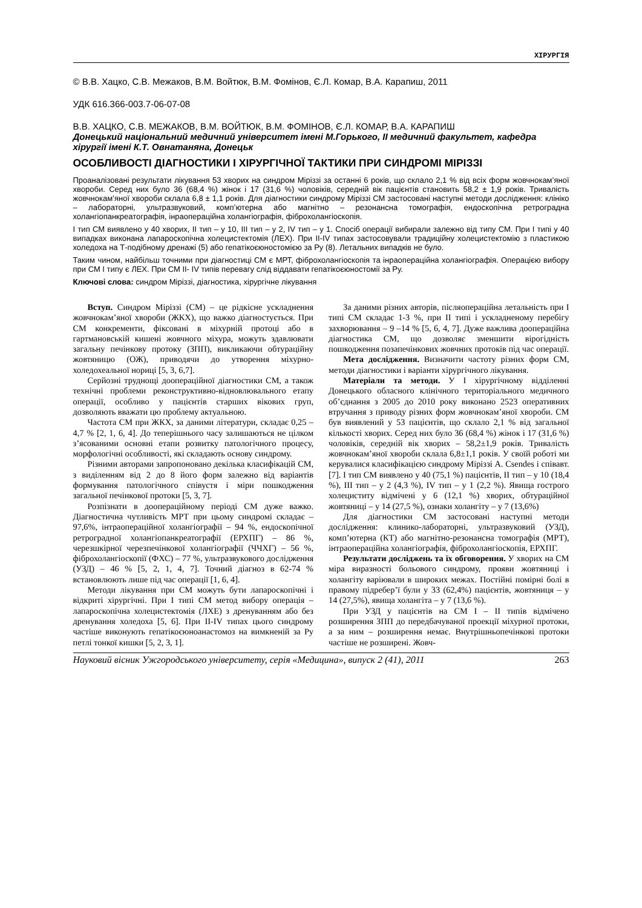ХІРУРГІЯ
© В.В. Хацко, С.В. Межаков, В.М. Войтюк, В.М. Фомінов, Є.Л. Комар, В.А. Карапиш, 2011
УДК 616.366-003.7-06-07-08
В.В. ХАЦКО, С.В. МЕЖАКОВ, В.М. ВОЙТЮК, В.М. ФОМІНОВ, Є.Л. КОМАР, В.А. КАРАПИШ
Донецький національний медичний університет імені М.Горького, ІІ медичний факультет, кафедра хірургії імені К.Т. Овнатаняна, Донецьк
ОСОБЛИВОСТІ ДІАГНОСТИКИ І ХІРУРГІЧНОЇ ТАКТИКИ ПРИ СИНДРОМІ МІРІЗЗІ
Проаналізовані результати лікування 53 хворих на синдром Міріззі за останні 6 років, що склало 2,1 % від всіх форм жовчнокам’яної хвороби. Серед них було 36 (68,4 %) жінок і 17 (31,6 %) чоловіків, середній вік пацієнтів становить 58,2 ± 1,9 років. Тривалість жовчнокам’яної хвороби склала 6,8 ± 1,1 років. Для діагностики синдрому Міріззі СМ застосовані наступні методи дослідження: клініко – лабораторні, ультразвуковий, комп’ютерна або магнітно – резонансна томографія, ендоскопічна ретроградна холангіопанкреатографія, інраопераційна холангіографія, фіброхолангіоскопія.
І тип СМ виявлено у 40 хворих, ІІ тип – у 10, ІІІ тип – у 2, ІV тип – у 1. Спосіб операції вибирали залежно від типу СМ. При І типі у 40 випадках виконана лапароскопічна холецистектомія (ЛЕХ). При ІІ-ІV типах застосовували традиційну холецистектомію з пластикою холедоха на Т-подібному дренажі (5) або гепатікоєюностомією за Ру (8). Летальних випадків не було.
Таким чином, найбільш точними при діагностиці СМ є МРТ, фіброхолангіоскопія та інраопераційна холангіографія. Операцією вибору при СМ І типу є ЛЕХ. При СМ ІІ- ІV типів перевагу слід віддавати гепатікоєюностомії за Ру.
Ключові слова: синдром Міріззі, діагностика, хірургічне лікування
Вступ. Синдром Міріззі (СМ) – це рідкісне ускладнення жовчнокам’яної хвороби (ЖКХ), що важко діагностується. При СМ конкременти, фіксовані в міхурній протоці або в гартмановській кишені жовчного міхура, можуть здавлювати загальну печінкову протоку (ЗПП), викликаючи обтураційну жовтяницю (ОЖ), приводячи до утворення міхурно-холедохеальної нориці [5, 3, 6,7].
Серйозні труднощі доопераційної діагностики СМ, а також технічні проблеми реконструктивно-відновлювального етапу операції, особливо у пацієнтів старших вікових груп, дозволяють вважати цю проблему актуальною.
Частота СМ при ЖКХ, за даними літератури, складає 0,25 – 4,7 % [2, 1, 6, 4]. До теперішнього часу залишаються не цілком з’ясованими основні етапи розвитку патологічного процесу, морфологічні особливості, які складають основу синдрому.
Різними авторами запропоновано декілька класифікацій СМ, з виділенням від 2 до 8 його форм залежно від варіантів формування патологічного співустя і міри пошкодження загальної печінкової протоки [5, 3, 7].
Розпізнати в доопераційному періоді СМ дуже важко. Діагностична чутливість МРТ при цьому синдромі складає – 97,6%, інтраопераційної холангіографії – 94 %, ендоскопічної ретроградної холангіопанкреатографії (ЕРХПГ) – 86 %, черезшкірної черезпечінкової холангіографії (ЧЧХГ) – 56 %, фіброхолангіоскопії (ФХС) – 77 %, ультразвукового дослідження (УЗД) – 46 % [5, 2, 1, 4, 7]. Точний діагноз в 62-74 % встановлюють лише під час операції [1, 6, 4].
Методи лікування при СМ можуть бути лапароскопічні і відкриті хірургічні. При І типі СМ метод вибору операція – лапароскопічна холецистектомія (ЛХЕ) з дренуванням або без дренування холедоха [5, 6]. При ІІ-ІV типах цього синдрому частіше виконують гепатікоєюноанастомоз на вимкненій за Ру петлі тонкої кишки [5, 2, 3, 1].
За даними різних авторів, післяопераційна летальність при І типі СМ складає 1-3 %, при ІІ типі і ускладненому перебігу захворювання – 9 –14 % [5, 6, 4, 7]. Дуже важлива доопераційна діагностика СМ, що дозволяє зменшити вірогідність пошкодження позапечінкових жовчних протоків під час операції.
Мета дослідження. Визначити частоту різних форм СМ, методи діагностики і варіанти хірургічного лікування.
Матеріали та методи. У І хірургічному відділенні Донецького обласного клінічного територіального медичного об’єднання з 2005 до 2010 року виконано 2523 оперативних втручання з приводу різних форм жовчнокам’яної хвороби. СМ був виявлений у 53 пацієнтів, що склало 2,1 % від загальної кількості хворих. Серед них було 36 (68,4 %) жінок і 17 (31,6 %) чоловіків, середній вік хворих – 58,2±1,9 років. Тривалість жовчнокам’яної хвороби склала 6,8±1,1 років. У своїй роботі ми керувалися класифікацією синдрому Міріззі A. Csendes і співавт. [7]. І тип СМ виявлено у 40 (75,1 %) пацієнтів, ІІ тип – у 10 (18,4 %), ІІІ тип – у 2 (4,3 %), ІV тип – у 1 (2,2 %). Явища гострого холециститу відмічені у 6 (12,1 %) хворих, обтураційної жовтяниці – у 14 (27,5 %), ознаки холангіту – у 7 (13,6%)
Для діагностики СМ застосовані наступні методи дослідження: клинико-лабораторні, ультразвуковий (УЗД), комп’ютерна (КТ) або магнітно-резонансна томографія (МРТ), інтраопераційна холангіографія, фіброхолангіоскопія, ЕРХПГ.
Результати досліджень та їх обговорення. У хворих на СМ міра виразності больового синдрому, прояви жовтяниці і холангіту варіювали в широких межах. Постійні помірні болі в правому підребер’ї були у 33 (62,4%) пацієнтів, жовтяниця – у 14 (27,5%), явища холангіта – у 7 (13,6 %).
При УЗД у пацієнтів на СМ І – ІІ типів відмічено розширення ЗПП до передбачуваної проекції міхурної протоки, а за ним – розширення немає. Внутрішньопечінкові протоки частіше не розширені. Жовч-
Науковий вісник Ужгородського університету, серія «Медицина», випуск 2 (41), 2011 263